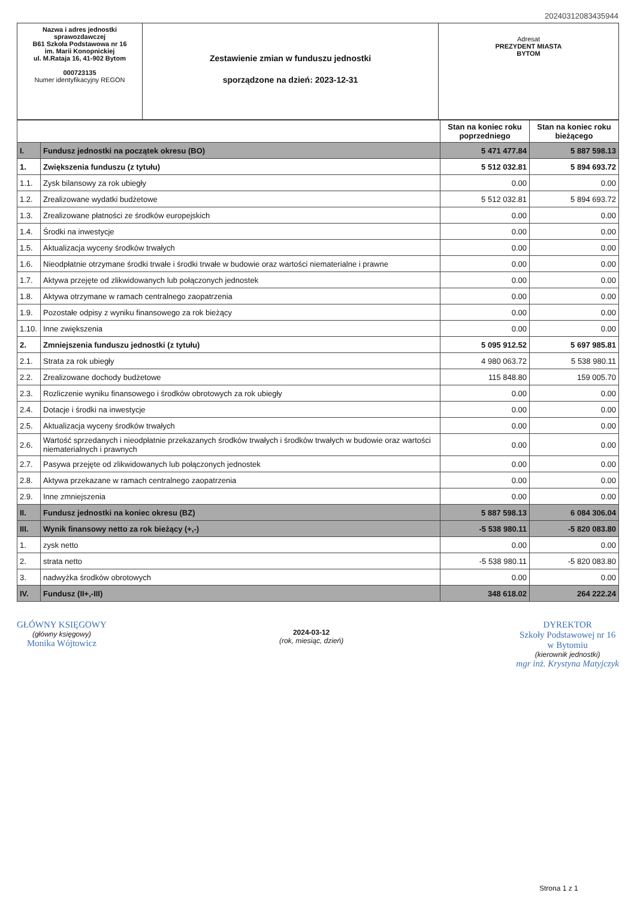20240312083435944
Nazwa i adres jednostki sprawozdawczej
B61 Szkoła Podstawowa nr 16
im. Marii Konopnickiej
ul. M.Rataja 16, 41-902 Bytom
000723135
Numer identyfikacyjny REGON
Zestawienie zmian w funduszu jednostki
sporządzone na dzień: 2023-12-31
Adresat
PREZYDENT MIASTA
BYTOM
| | | Stan na koniec roku poprzedniego | Stan na koniec roku bieżącego |
| --- | --- | --- | --- |
| I. | Fundusz jednostki na początek okresu (BO) | 5 471 477.84 | 5 887 598.13 |
| 1. | Zwiększenia funduszu (z tytułu) | 5 512 032.81 | 5 894 693.72 |
| 1.1. | Zysk bilansowy za rok ubiegły | 0.00 | 0.00 |
| 1.2. | Zrealizowane wydatki budżetowe | 5 512 032.81 | 5 894 693.72 |
| 1.3. | Zrealizowane płatności ze środków europejskich | 0.00 | 0.00 |
| 1.4. | Środki na inwestycje | 0.00 | 0.00 |
| 1.5. | Aktualizacja wyceny środków trwałych | 0.00 | 0.00 |
| 1.6. | Nieodpłatnie otrzymane środki trwałe i środki trwałe w budowie oraz wartości niematerialne i prawne | 0.00 | 0.00 |
| 1.7. | Aktywa przejęte od zlikwidowanych lub połączonych jednostek | 0.00 | 0.00 |
| 1.8. | Aktywa otrzymane w ramach centralnego zaopatrzenia | 0.00 | 0.00 |
| 1.9. | Pozostałe odpisy z wyniku finansowego za rok bieżący | 0.00 | 0.00 |
| 1.10. | Inne zwiększenia | 0.00 | 0.00 |
| 2. | Zmniejszenia funduszu jednostki (z tytułu) | 5 095 912.52 | 5 697 985.81 |
| 2.1. | Strata za rok ubiegły | 4 980 063.72 | 5 538 980.11 |
| 2.2. | Zrealizowane dochody budżetowe | 115 848.80 | 159 005.70 |
| 2.3. | Rozliczenie wyniku finansowego i środków obrotowych za rok ubiegły | 0.00 | 0.00 |
| 2.4. | Dotacje i środki na inwestycje | 0.00 | 0.00 |
| 2.5. | Aktualizacja wyceny środków trwałych | 0.00 | 0.00 |
| 2.6. | Wartość sprzedanych i nieodpłatnie przekazanych środków trwałych i środków trwałych w budowie oraz wartości niematerialnych i prawnych | 0.00 | 0.00 |
| 2.7. | Pasywa przejęte od zlikwidowanych lub połączonych jednostek | 0.00 | 0.00 |
| 2.8. | Aktywa przekazane w ramach centralnego zaopatrzenia | 0.00 | 0.00 |
| 2.9. | Inne zmniejszenia | 0.00 | 0.00 |
| II. | Fundusz jednostki na koniec okresu (BZ) | 5 887 598.13 | 6 084 306.04 |
| III. | Wynik finansowy netto za rok bieżący (+,-) | -5 538 980.11 | -5 820 083.80 |
| 1. | zysk netto | 0.00 | 0.00 |
| 2. | strata netto | -5 538 980.11 | -5 820 083.80 |
| 3. | nadwyżka środków obrotowych | 0.00 | 0.00 |
| IV. | Fundusz (II+,-III) | 348 618.02 | 264 222.24 |
GŁÓWNY KSIĘGOWY
(główny księgowy)
Monika Wójtowicz
2024-03-12
(rok, miesiąc, dzień)
DYREKTOR
Szkoły Podstawowej nr 16
w Bytomiu
(kierownik jednostki)
mgr inż. Krystyna Matyjczyk
Strona 1 z 1